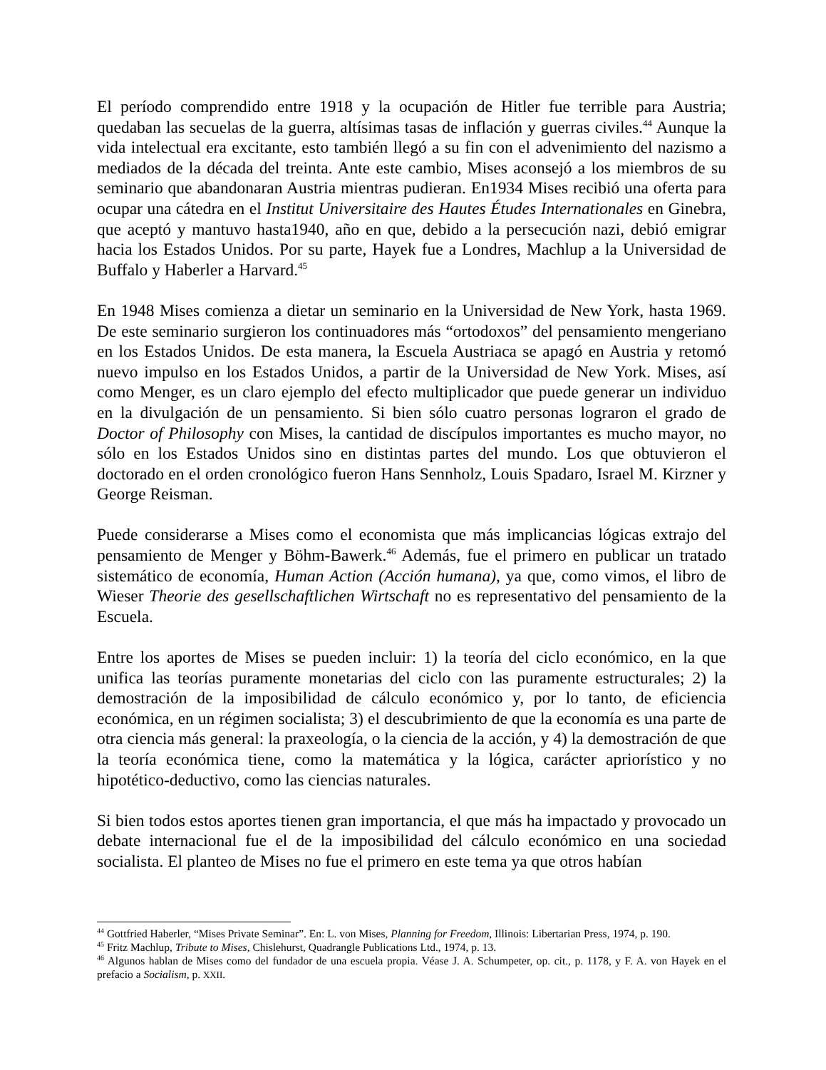El período comprendido entre 1918 y la ocupación de Hitler fue terrible para Austria; quedaban las secuelas de la guerra, altísimas tasas de inflación y guerras civiles.<sup>44</sup> Aunque la vida intelectual era excitante, esto también llegó a su fin con el advenimiento del nazismo a mediados de la década del treinta. Ante este cambio, Mises aconsejó a los miembros de su seminario que abandonaran Austria mientras pudieran. En1934 Mises recibió una oferta para ocupar una cátedra en el Institut Universitaire des Hautes Études Internationales en Ginebra, que aceptó y mantuvo hasta1940, año en que, debido a la persecución nazi, debió emigrar hacia los Estados Unidos. Por su parte, Hayek fue a Londres, Machlup a la Universidad de Buffalo y Haberler a Harvard.<sup>45</sup>
En 1948 Mises comienza a dietar un seminario en la Universidad de New York, hasta 1969. De este seminario surgieron los continuadores más “ortodoxos” del pensamiento mengeriano en los Estados Unidos. De esta manera, la Escuela Austriaca se apagó en Austria y retomó nuevo impulso en los Estados Unidos, a partir de la Universidad de New York. Mises, así como Menger, es un claro ejemplo del efecto multiplicador que puede generar un individuo en la divulgación de un pensamiento. Si bien sólo cuatro personas lograron el grado de Doctor of Philosophy con Mises, la cantidad de discípulos importantes es mucho mayor, no sólo en los Estados Unidos sino en distintas partes del mundo. Los que obtuvieron el doctorado en el orden cronológico fueron Hans Sennholz, Louis Spadaro, Israel M. Kirzner y George Reisman.
Puede considerarse a Mises como el economista que más implicancias lógicas extrajo del pensamiento de Menger y Böhm-Bawerk.<sup>46</sup> Además, fue el primero en publicar un tratado sistemático de economía, Human Action (Acción humana), ya que, como vimos, el libro de Wieser Theorie des gesellschaftlichen Wirtschaft no es representativo del pensamiento de la Escuela.
Entre los aportes de Mises se pueden incluir: 1) la teoría del ciclo económico, en la que unifica las teorías puramente monetarias del ciclo con las puramente estructurales; 2) la demostración de la imposibilidad de cálculo económico y, por lo tanto, de eficiencia económica, en un régimen socialista; 3) el descubrimiento de que la economía es una parte de otra ciencia más general: la praxeología, o la ciencia de la acción, y 4) la demostración de que la teoría económica tiene, como la matemática y la lógica, carácter apriorístico y no hipotético-deductivo, como las ciencias naturales.
Si bien todos estos aportes tienen gran importancia, el que más ha impactado y provocado un debate internacional fue el de la imposibilidad del cálculo económico en una sociedad socialista. El planteo de Mises no fue el primero en este tema ya que otros habían
<sup>44</sup> Gottfried Haberler, “Mises Private Seminar”. En: L. von Mises, Planning for Freedom, Illinois: Libertarian Press, 1974, p. 190.
<sup>45</sup> Fritz Machlup, Tribute to Mises, Chislehurst, Quadrangle Publications Ltd., 1974, p. 13.
<sup>46</sup> Algunos hablan de Mises como del fundador de una escuela propia. Véase J. A. Schumpeter, op. cit., p. 1178, y F. A. von Hayek en el prefacio a Socialism, p. XXII.